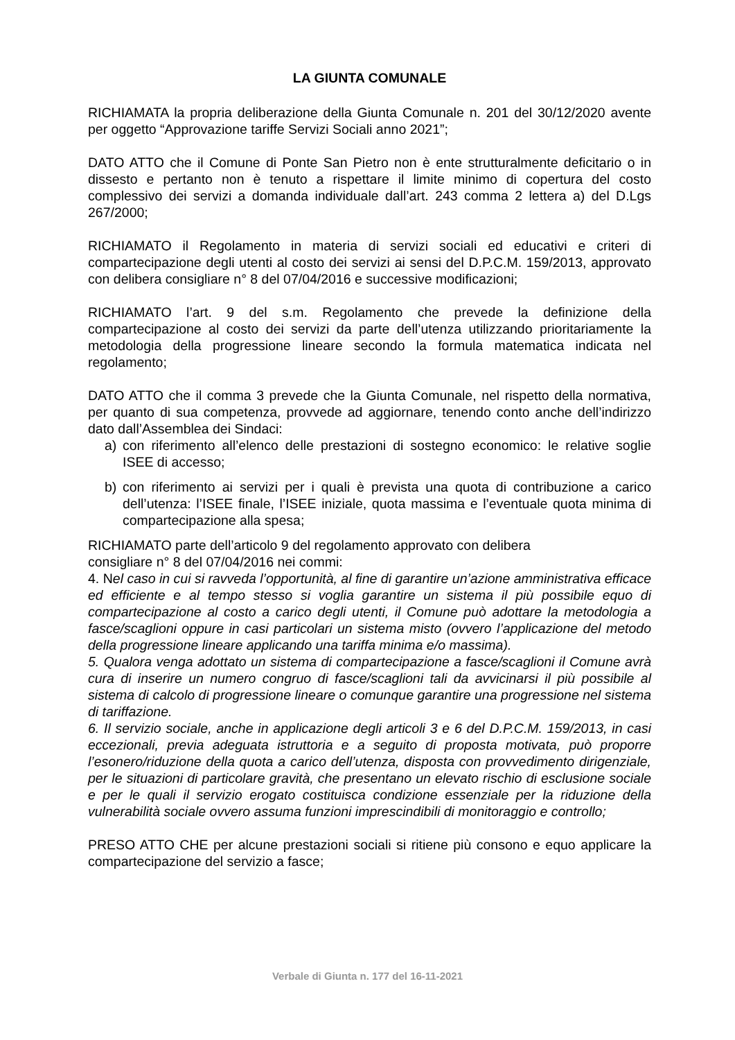LA GIUNTA COMUNALE
RICHIAMATA la propria deliberazione della Giunta Comunale n. 201 del 30/12/2020 avente per oggetto “Approvazione tariffe Servizi Sociali anno 2021”;
DATO ATTO che il Comune di Ponte San Pietro non è ente strutturalmente deficitario o in dissesto e pertanto non è tenuto a rispettare il limite minimo di copertura del costo complessivo dei servizi a domanda individuale dall’art. 243 comma 2 lettera a) del D.Lgs 267/2000;
RICHIAMATO il Regolamento in materia di servizi sociali ed educativi e criteri di compartecipazione degli utenti al costo dei servizi ai sensi del D.P.C.M. 159/2013, approvato con delibera consigliare n° 8 del 07/04/2016 e successive modificazioni;
RICHIAMATO l’art. 9 del s.m. Regolamento che prevede la definizione della compartecipazione al costo dei servizi da parte dell’utenza utilizzando prioritariamente la metodologia della progressione lineare secondo la formula matematica indicata nel regolamento;
DATO ATTO che il comma 3 prevede che la Giunta Comunale, nel rispetto della normativa, per quanto di sua competenza, provvede ad aggiornare, tenendo conto anche dell’indirizzo dato dall’Assemblea dei Sindaci:
a) con riferimento all’elenco delle prestazioni di sostegno economico: le relative soglie ISEE di accesso;
b) con riferimento ai servizi per i quali è prevista una quota di contribuzione a carico dell’utenza: l’ISEE finale, l’ISEE iniziale, quota massima e l’eventuale quota minima di compartecipazione alla spesa;
RICHIAMATO parte dell’articolo 9 del regolamento approvato con delibera
consigliare n° 8 del 07/04/2016 nei commi:
4. Nel caso in cui si ravveda l’opportunità, al fine di garantire un’azione amministrativa efficace ed efficiente e al tempo stesso si voglia garantire un sistema il più possibile equo di compartecipazione al costo a carico degli utenti, il Comune può adottare la metodologia a fasce/scaglioni oppure in casi particolari un sistema misto (ovvero l’applicazione del metodo della progressione lineare applicando una tariffa minima e/o massima).
5. Qualora venga adottato un sistema di compartecipazione a fasce/scaglioni il Comune avrà cura di inserire un numero congruo di fasce/scaglioni tali da avvicinarsi il più possibile al sistema di calcolo di progressione lineare o comunque garantire una progressione nel sistema di tariffazione.
6. Il servizio sociale, anche in applicazione degli articoli 3 e 6 del D.P.C.M. 159/2013, in casi eccezionali, previa adeguata istruttoria e a seguito di proposta motivata, può proporre l’esonero/riduzione della quota a carico dell’utenza, disposta con provvedimento dirigenziale, per le situazioni di particolare gravità, che presentano un elevato rischio di esclusione sociale e per le quali il servizio erogato costituisca condizione essenziale per la riduzione della vulnerabilità sociale ovvero assuma funzioni imprescindibili di monitoraggio e controllo;
PRESO ATTO CHE per alcune prestazioni sociali si ritiene più consono e equo applicare la compartecipazione del servizio a fasce;
Verbale di Giunta n. 177 del 16-11-2021